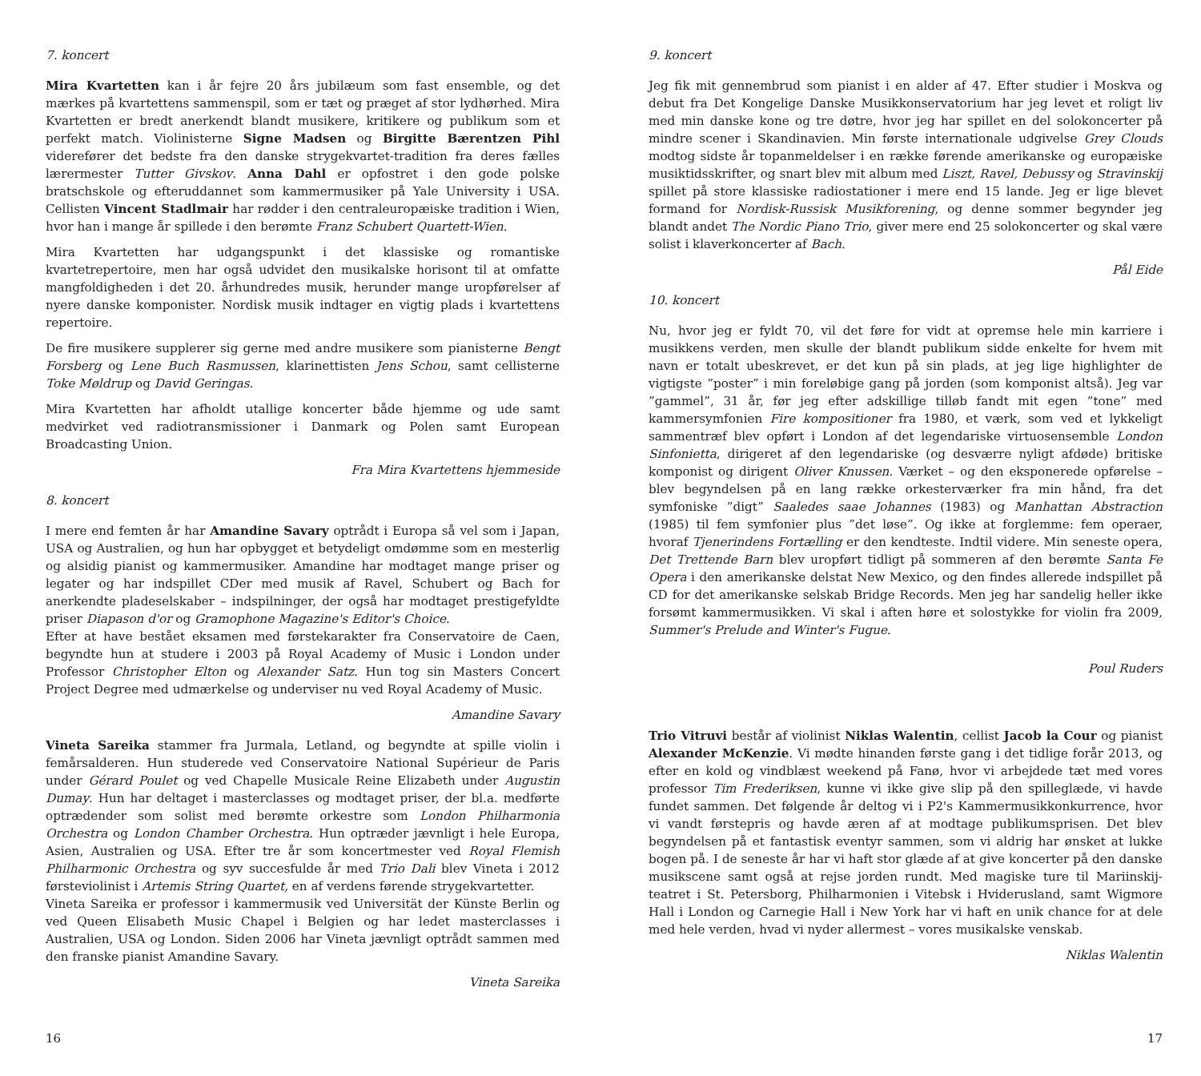7. koncert
Mira Kvartetten kan i år fejre 20 års jubilæum som fast ensemble, og det mærkes på kvartettens sammenspil, som er tæt og præget af stor lydhørhed. Mira Kvartetten er bredt anerkendt blandt musikere, kritikere og publikum som et perfekt match. Violinisterne Signe Madsen og Birgitte Bærentzen Pihl viderefører det bedste fra den danske strygekvartet-tradition fra deres fælles lærermester Tutter Givskov. Anna Dahl er opfostret i den gode polske bratschskole og efteruddannet som kammermusiker på Yale University i USA. Cellisten Vincent Stadlmair har rødder i den centraleuropæiske tradition i Wien, hvor han i mange år spillede i den berømte Franz Schubert Quartett-Wien.
Mira Kvartetten har udgangspunkt i det klassiske og romantiske kvartetrepertoire, men har også udvidet den musikalske horisont til at omfatte mangfoldigheden i det 20. århundredes musik, herunder mange uropførelser af nyere danske komponister. Nordisk musik indtager en vigtig plads i kvartettens repertoire.
De fire musikere supplerer sig gerne med andre musikere som pianisterne Bengt Forsberg og Lene Buch Rasmussen, klarinettisten Jens Schou, samt cellisterne Toke Møldrup og David Geringas.
Mira Kvartetten har afholdt utallige koncerter både hjemme og ude samt medvirket ved radiotransmissioner i Danmark og Polen samt European Broadcasting Union.
Fra Mira Kvartettens hjemmeside
8. koncert
I mere end femten år har Amandine Savary optrådt i Europa så vel som i Japan, USA og Australien, og hun har opbygget et betydeligt omdømme som en mesterlig og alsidig pianist og kammermusiker. Amandine har modtaget mange priser og legater og har indspillet CDer med musik af Ravel, Schubert og Bach for anerkendte pladeselskaber – indspilninger, der også har modtaget prestigefyldte priser Diapason d'or og Gramophone Magazine's Editor's Choice.
Efter at have bestået eksamen med førstekarakter fra Conservatoire de Caen, begyndte hun at studere i 2003 på Royal Academy of Music i London under Professor Christopher Elton og Alexander Satz. Hun tog sin Masters Concert Project Degree med udmærkelse og underviser nu ved Royal Academy of Music.
Amandine Savary
Vineta Sareika stammer fra Jurmala, Letland, og begyndte at spille violin i femårsalderen. Hun studerede ved Conservatoire National Supérieur de Paris under Gérard Poulet og ved Chapelle Musicale Reine Elizabeth under Augustin Dumay. Hun har deltaget i masterclasses og modtaget priser, der bl.a. medførte optrædender som solist med berømte orkestre som London Philharmonia Orchestra og London Chamber Orchestra. Hun optræder jævnligt i hele Europa, Asien, Australien og USA. Efter tre år som koncertmester ved Royal Flemish Philharmonic Orchestra og syv succesfulde år med Trio Dali blev Vineta i 2012 førsteviolinist i Artemis String Quartet, en af verdens førende strygekvartetter.
Vineta Sareika er professor i kammermusik ved Universität der Künste Berlin og ved Queen Elisabeth Music Chapel i Belgien og har ledet masterclasses i Australien, USA og London. Siden 2006 har Vineta jævnligt optrådt sammen med den franske pianist Amandine Savary.
Vineta Sareika
16
9. koncert
Jeg fik mit gennembrud som pianist i en alder af 47. Efter studier i Moskva og debut fra Det Kongelige Danske Musikkonservatorium har jeg levet et roligt liv med min danske kone og tre døtre, hvor jeg har spillet en del solokoncerter på mindre scener i Skandinavien. Min første internationale udgivelse Grey Clouds modtog sidste år topanmeldelser i en række førende amerikanske og europæiske musiktidsskrifter, og snart blev mit album med Liszt, Ravel, Debussy og Stravinskij spillet på store klassiske radiostationer i mere end 15 lande. Jeg er lige blevet formand for Nordisk-Russisk Musikforening, og denne sommer begynder jeg blandt andet The Nordic Piano Trio, giver mere end 25 solokoncerter og skal være solist i klaverkoncerter af Bach.
Pål Eide
10. koncert
Nu, hvor jeg er fyldt 70, vil det føre for vidt at opremse hele min karriere i musikkens verden, men skulle der blandt publikum sidde enkelte for hvem mit navn er totalt ubeskrevet, er det kun på sin plads, at jeg lige highlighter de vigtigste ”poster” i min foreløbige gang på jorden (som komponist altså). Jeg var ”gammel”, 31 år, før jeg efter adskillige tilløb fandt mit egen ”tone” med kammersymfonien Fire kompositioner fra 1980, et værk, som ved et lykkeligt sammentræf blev opført i London af det legendariske virtuosensemble London Sinfonietta, dirigeret af den legendariske (og desværre nyligt afdøde) britiske komponist og dirigent Oliver Knussen. Værket – og den eksponerede opførelse – blev begyndelsen på en lang række orkesterværker fra min hånd, fra det symfoniske ”digt” Saaledes saae Johannes (1983) og Manhattan Abstraction (1985) til fem symfonier plus ”det løse”. Og ikke at forglemme: fem operaer, hvoraf Tjenerindens Fortælling er den kendteste. Indtil videre. Min seneste opera, Det Trettende Barn blev uropført tidligt på sommeren af den berømte Santa Fe Opera i den amerikanske delstat New Mexico, og den findes allerede indspillet på CD for det amerikanske selskab Bridge Records. Men jeg har sandelig heller ikke forsømt kammermusikken. Vi skal i aften høre et solostykke for violin fra 2009, Summer's Prelude and Winter's Fugue.
Poul Ruders
Trio Vitruvi består af violinist Niklas Walentin, cellist Jacob la Cour og pianist Alexander McKenzie. Vi mødte hinanden første gang i det tidlige forår 2013, og efter en kold og vindblæst weekend på Fanø, hvor vi arbejdede tæt med vores professor Tim Frederiksen, kunne vi ikke give slip på den spilleglæde, vi havde fundet sammen. Det følgende år deltog vi i P2's Kammermusikkonkurrence, hvor vi vandt førstepris og havde æren af at modtage publikumsprisen. Det blev begyndelsen på et fantastisk eventyr sammen, som vi aldrig har ønsket at lukke bogen på. I de seneste år har vi haft stor glæde af at give koncerter på den danske musikscene samt også at rejse jorden rundt. Med magiske ture til Mariinskij-teatret i St. Petersborg, Philharmonien i Vitebsk i Hviderusland, samt Wigmore Hall i London og Carnegie Hall i New York har vi haft en unik chance for at dele med hele verden, hvad vi nyder allermest – vores musikalske venskab.
Niklas Walentin
17